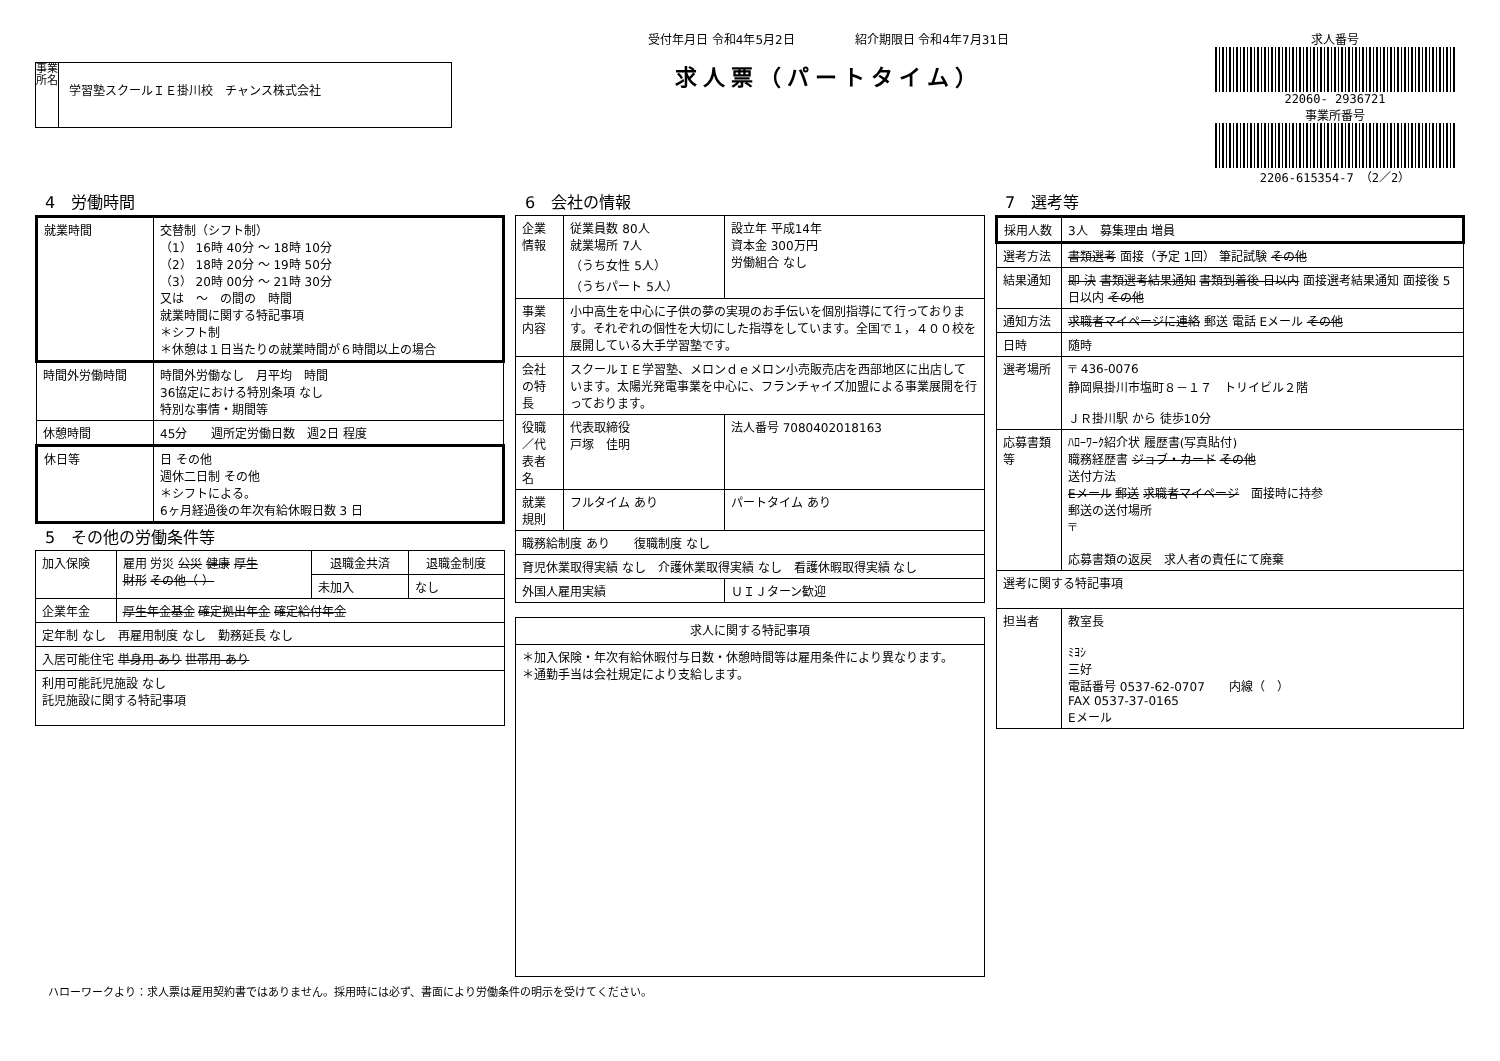事業所名
学習塾スクールＩＥ掛川校　チャンス株式会社
受付年月日 令和4年5月2日　　　　　紹介期限日 令和4年7月31日
求人票（パートタイム）
求人番号
22060- 2936721
事業所番号
2206-615354-7　（2／2）
4　労働時間
| 就業時間 | 交替制（シフト制） （1） 16時 40分 ～ 18時 10分 （2） 18時 20分 ～ 19時 50分 （3） 20時 00分 ～ 21時 30分 又は ～ の間の 時間 就業時間に関する特記事項 ＊シフト制 ＊休憩は１日当たりの就業時間が６時間以上の場合 |
| 時間外労働時間 | 時間外労働なし 月平均 時間 36協定における特別条項 なし 特別な事情・期間等 |
| 休憩時間 | 45分 週所定労働日数 週2日 程度 |
| 休日等 | 日 その他 週休二日制 その他 ＊シフトによる。 6ヶ月経過後の年次有給休暇日数 3 日 |
5　その他の労働条件等
| 加入保険 | 雇用 労災 公災 健康 厚生 財形 その他（ ） | 退職金共済 | 退職金制度 |
| | | 未加入 | なし |
| 企業年金 | 厚生年金基金 確定拠出年金 確定給付年金 | | |
| 定年制 なし 再雇用制度 なし 勤務延長 なし | | | |
| 入居可能住宅 単身用 あり 世帯用 あり | | | |
| 利用可能託児施設 なし 託児施設に関する特記事項 | | | |
6　会社の情報
| 企業情報 | 従業員数 80人 就業場所 7人 （うち女性 5人） （うちパート 5人） | 設立年 平成14年 資本金 300万円 労働組合 なし |
| 事業内容 | 小中高生を中心に子供の夢の実現のお手伝いを個別指導にて行っております。それぞれの個性を大切にした指導をしています。全国で１，４００校を展開している大手学習塾です。 | |
| 会社の特長 | スクールＩＥ学習塾、メロンｄｅメロン小売販売店を西部地区に出店しています。太陽光発電事業を中心に、フランチャイズ加盟による事業展開を行っております。 | |
| 役職／代表者名 | 代表取締役 戸塚 佳明 | 法人番号 7080402018163 |
| 就業規則 | フルタイム あり | パートタイム あり |
| 職務給制度 あり 復職制度 なし | | |
| 育児休業取得実績 なし 介護休業取得実績 なし 看護休暇取得実績 なし | | |
| 外国人雇用実績 | | ＵＩＪターン歓迎 |
| 求人に関する特記事項 |
| --- |
| ＊加入保険・年次有給休暇付与日数・休憩時間等は雇用条件により異なります。 ＊通勤手当は会社規定により支給します。 |
7　選考等
| 採用人数 | 3人 募集理由 増員 |
| 選考方法 | 書類選考 面接（予定 1回） 筆記試験 その他 |
| 結果通知 | 即 決 書類選考結果通知 書類到着後 日以内 面接選考結果通知 面接後 5日以内 その他 |
| 通知方法 | 求職者マイページに連絡 郵送 電話 Eメール その他 |
| 日時 | 随時 |
| 選考場所 | 〒 436-0076 静岡県掛川市塩町８－１７ トリイビル２階 ＪＲ掛川駅 から 徒歩10分 |
| 応募書類等 | ﾊﾛｰﾜｰｸ紹介状 履歴書(写真貼付) 職務経歴書 ジョブ・カード その他 送付方法 Eメール 郵送 求職者マイページ 面接時に持参 郵送の送付場所 〒 応募書類の返戻 求人者の責任にて廃棄 |
| 選考に関する特記事項 | |
| 担当者 | 教室長 ﾐﾖｼ 三好 電話番号 0537-62-0707 内線（ ） FAX 0537-37-0165 Eメール |
ハローワークより：求人票は雇用契約書ではありません。採用時には必ず、書面により労働条件の明示を受けてください。